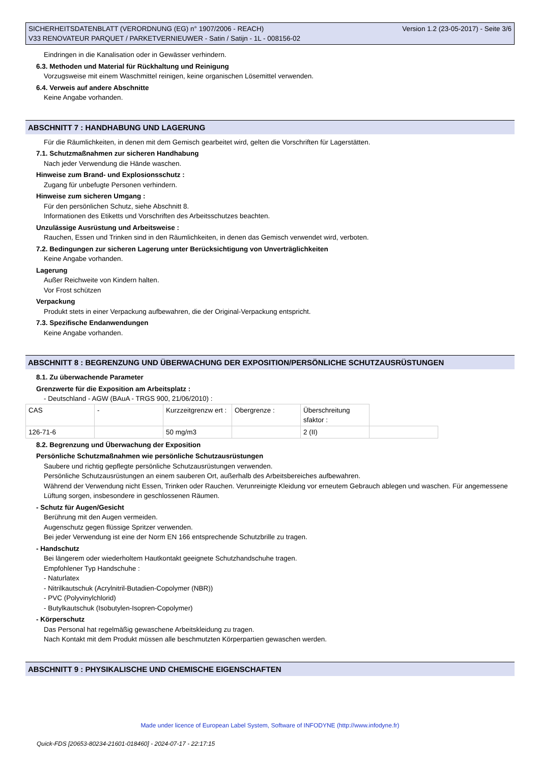SICHERHEITSDATENBLATT (VERORDNUNG (EG) n° 1907/2006 - REACH)
V33 RENOVATEUR PARQUET / PARKETVERNIEUWER - Satin / Satijn - 1L - 008156-02
Version 1.2 (23-05-2017) - Seite 3/6
Eindringen in die Kanalisation oder in Gewässer verhindern.
6.3. Methoden und Material für Rückhaltung und Reinigung
Vorzugsweise mit einem Waschmittel reinigen, keine organischen Lösemittel verwenden.
6.4. Verweis auf andere Abschnitte
Keine Angabe vorhanden.
ABSCHNITT 7 : HANDHABUNG UND LAGERUNG
Für die Räumlichkeiten, in denen mit dem Gemisch gearbeitet wird, gelten die Vorschriften für Lagerstätten.
7.1. Schutzmaßnahmen zur sicheren Handhabung
Nach jeder Verwendung die Hände waschen.
Hinweise zum Brand- und Explosionsschutz :
Zugang für unbefugte Personen verhindern.
Hinweise zum sicheren Umgang :
Für den persönlichen Schutz, siehe Abschnitt 8.
Informationen des Etiketts und Vorschriften des Arbeitsschutzes beachten.
Unzulässige Ausrüstung und Arbeitsweise :
Rauchen, Essen und Trinken sind in den Räumlichkeiten, in denen das Gemisch verwendet wird, verboten.
7.2. Bedingungen zur sicheren Lagerung unter Berücksichtigung von Unverträglichkeiten
Keine Angabe vorhanden.
Lagerung
Außer Reichweite von Kindern halten.
Vor Frost schützen
Verpackung
Produkt stets in einer Verpackung aufbewahren, die der Original-Verpackung entspricht.
7.3. Spezifische Endanwendungen
Keine Angabe vorhanden.
ABSCHNITT 8 : BEGRENZUNG UND ÜBERWACHUNG DER EXPOSITION/PERSÖNLICHE SCHUTZAUSRÜSTUNGEN
8.1. Zu überwachende Parameter
Grenzwerte für die Exposition am Arbeitsplatz :
- Deutschland - AGW (BAuA - TRGS 900, 21/06/2010) :
| CAS | - | Kurzzeitgrenzw ert : | Obergrenze : | Überschreitung sfaktor : | |
| 126-71-6 | | 50 mg/m3 | | 2 (II) | |
8.2. Begrenzung und Überwachung der Exposition
Persönliche Schutzmaßnahmen wie persönliche Schutzausrüstungen
Saubere und richtig gepflegte persönliche Schutzausrüstungen verwenden.
Persönliche Schutzausrüstungen an einem sauberen Ort, außerhalb des Arbeitsbereiches aufbewahren.
Während der Verwendung nicht Essen, Trinken oder Rauchen. Verunreinigte Kleidung vor erneutem Gebrauch ablegen und waschen. Für angemessene Lüftung sorgen, insbesondere in geschlossenen Räumen.
- Schutz für Augen/Gesicht
Berührung mit den Augen vermeiden.
Augenschutz gegen flüssige Spritzer verwenden.
Bei jeder Verwendung ist eine der Norm EN 166 entsprechende Schutzbrille zu tragen.
- Handschutz
Bei längerem oder wiederholtem Hautkontakt geeignete Schutzhandschuhe tragen.
Empfohlener Typ Handschuhe :
- Naturlatex
- Nitrilkautschuk (Acrylnitril-Butadien-Copolymer (NBR))
- PVC (Polyvinylchlorid)
- Butylkautschuk (Isobutylen-Isopren-Copolymer)
- Körperschutz
Das Personal hat regelmäßig gewaschene Arbeitskleidung zu tragen.
Nach Kontakt mit dem Produkt müssen alle beschmutzten Körperpartien gewaschen werden.
ABSCHNITT 9 : PHYSIKALISCHE UND CHEMISCHE EIGENSCHAFTEN
Made under licence of European Label System, Software of INFODYNE (http://www.infodyne.fr)
Quick-FDS [20653-80234-21601-018460] - 2024-07-17 - 22:17:15